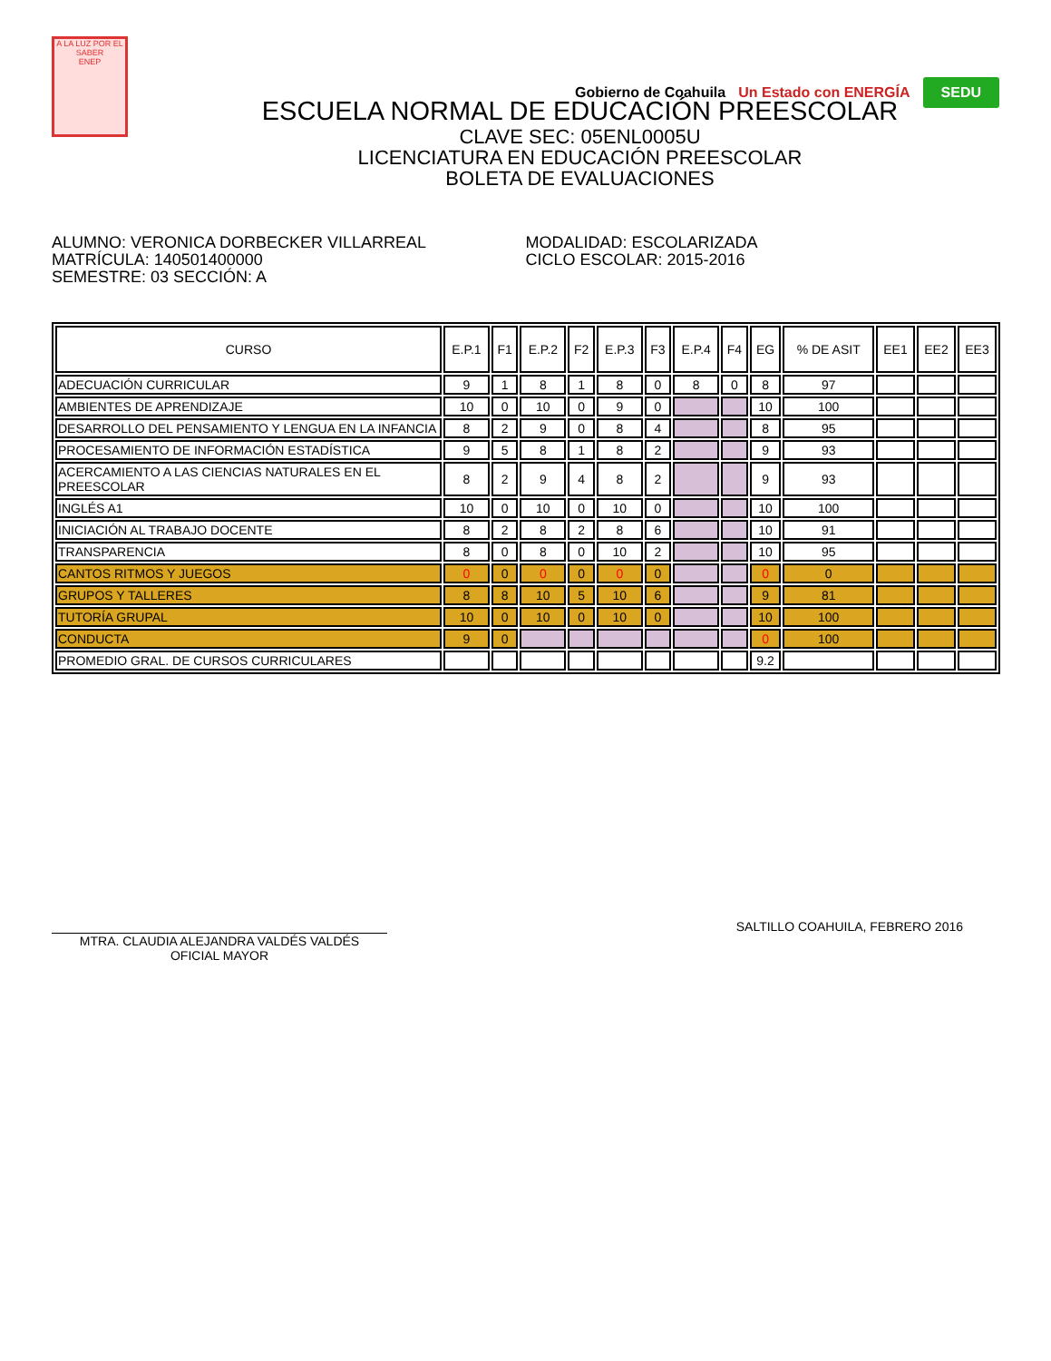A LA LUZ POR EL SABER
ENEP
Gobierno de Coahuila Un Estado con ENERGÍA SEDU
ESCUELA NORMAL DE EDUCACIÓN PREESCOLAR
CLAVE SEC: 05ENL0005U
LICENCIATURA EN EDUCACIÓN PREESCOLAR
BOLETA DE EVALUACIONES
ALUMNO: VERONICA DORBECKER VILLARREAL
MATRÍCULA: 140501400000
SEMESTRE: 03 SECCIÓN: A
MODALIDAD: ESCOLARIZADA
CICLO ESCOLAR: 2015-2016
| CURSO | E.P.1 | F1 | E.P.2 | F2 | E.P.3 | F3 | E.P.4 | F4 | EG | % DE ASIT | EE1 | EE2 | EE3 |
| --- | --- | --- | --- | --- | --- | --- | --- | --- | --- | --- | --- | --- | --- |
| ADECUACIÓN CURRICULAR | 9 | 1 | 8 | 1 | 8 | 0 | 8 | 0 | 8 | 97 | | | |
| AMBIENTES DE APRENDIZAJE | 10 | 0 | 10 | 0 | 9 | 0 | | | 10 | 100 | | | |
| DESARROLLO DEL PENSAMIENTO Y LENGUA EN LA INFANCIA | 8 | 2 | 9 | 0 | 8 | 4 | | | 8 | 95 | | | |
| PROCESAMIENTO DE INFORMACIÓN ESTADÍSTICA | 9 | 5 | 8 | 1 | 8 | 2 | | | 9 | 93 | | | |
| ACERCAMIENTO A LAS CIENCIAS NATURALES EN EL PREESCOLAR | 8 | 2 | 9 | 4 | 8 | 2 | | | 9 | 93 | | | |
| INGLÉS A1 | 10 | 0 | 10 | 0 | 10 | 0 | | | 10 | 100 | | | |
| INICIACIÓN AL TRABAJO DOCENTE | 8 | 2 | 8 | 2 | 8 | 6 | | | 10 | 91 | | | |
| TRANSPARENCIA | 8 | 0 | 8 | 0 | 10 | 2 | | | 10 | 95 | | | |
| CANTOS RITMOS Y JUEGOS | 0 | 0 | 0 | 0 | 0 | 0 | | | 0 | 0 | | | |
| GRUPOS Y TALLERES | 8 | 8 | 10 | 5 | 10 | 6 | | | 9 | 81 | | | |
| TUTORÍA GRUPAL | 10 | 0 | 10 | 0 | 10 | 0 | | | 10 | 100 | | | |
| CONDUCTA | 9 | 0 | | | | | | | 0 | 100 | | | |
| PROMEDIO GRAL. DE CURSOS CURRICULARES | | | | | | | | | 9.2 | | | | |
MTRA. CLAUDIA ALEJANDRA VALDÉS VALDÉS
OFICIAL MAYOR
SALTILLO COAHUILA, FEBRERO 2016